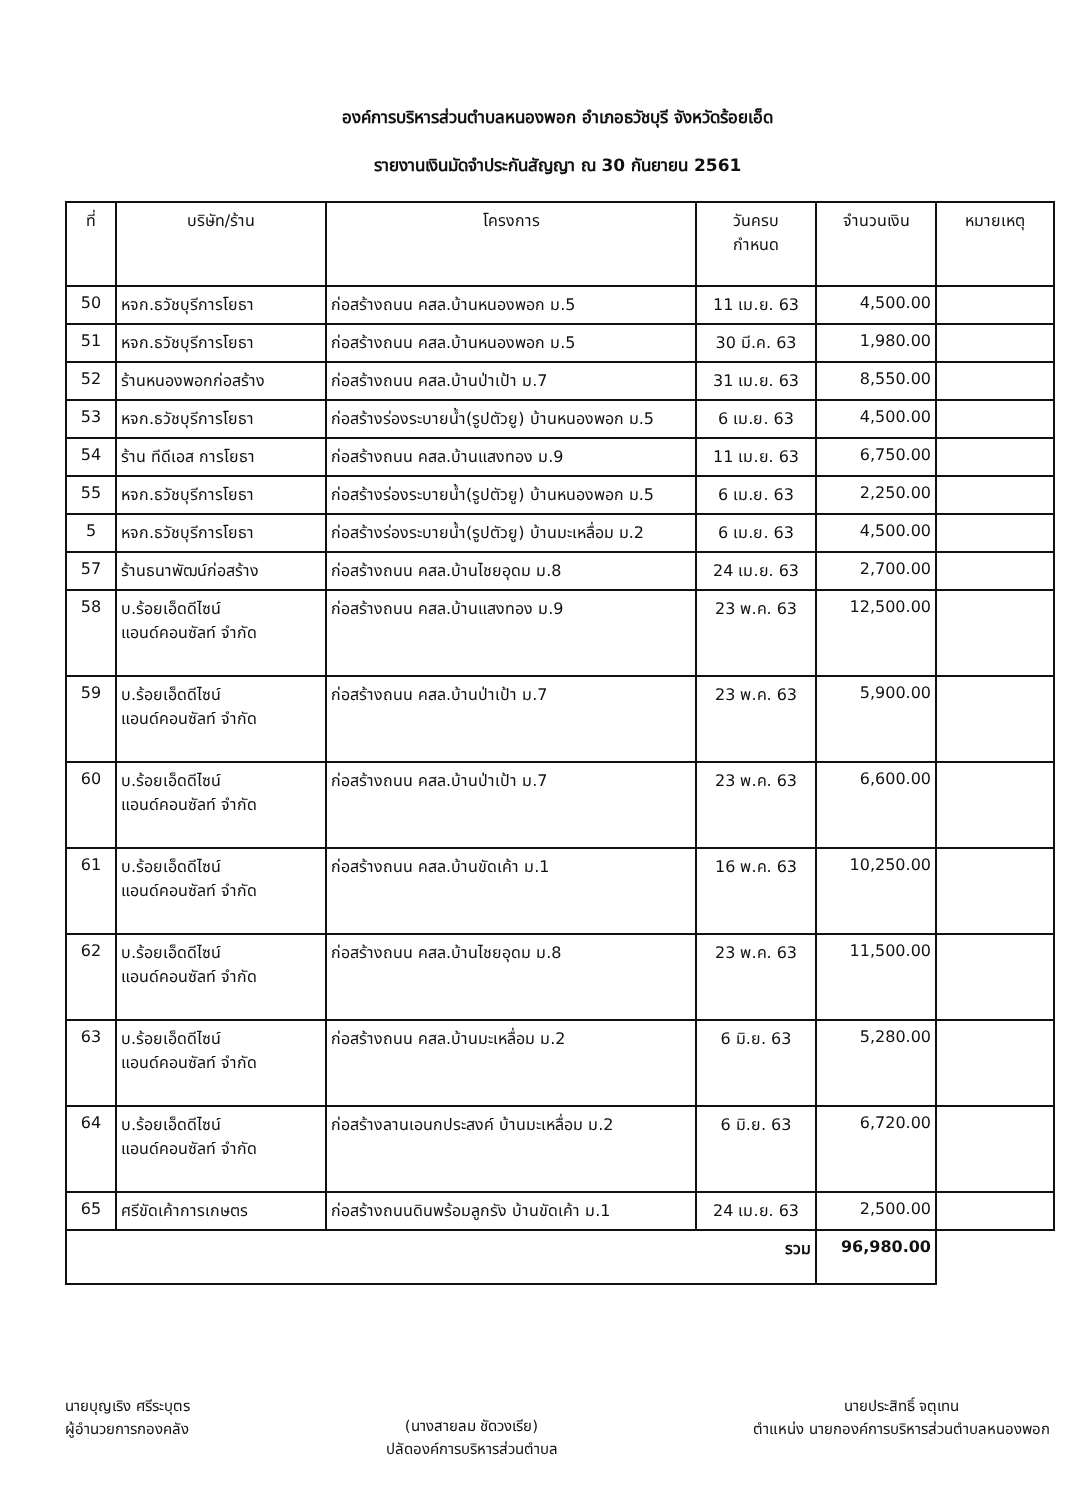องค์การบริหารส่วนตำบลหนองพอก อำเภอธวัชบุรี จังหวัดร้อยเอ็ด
รายงานเงินมัดจำประกันสัญญา ณ 30 กันยายน 2561
| ที่ | บริษัท/ร้าน | โครงการ | วันครบ กำหนด | จำนวนเงิน | หมายเหตุ |
| --- | --- | --- | --- | --- | --- |
| 50 | หจก.ธวัชบุรีการโยธา | ก่อสร้างถนน คสล.บ้านหนองพอก ม.5 | 11 เม.ย. 63 | 4,500.00 | |
| 51 | หจก.ธวัชบุรีการโยธา | ก่อสร้างถนน คสล.บ้านหนองพอก ม.5 | 30 มี.ค. 63 | 1,980.00 | |
| 52 | ร้านหนองพอกก่อสร้าง | ก่อสร้างถนน คสล.บ้านป่าเป้า ม.7 | 31 เม.ย. 63 | 8,550.00 | |
| 53 | หจก.ธวัชบุรีการโยธา | ก่อสร้างร่องระบายน้ำ(รูปตัวยู) บ้านหนองพอก ม.5 | 6 เม.ย. 63 | 4,500.00 | |
| 54 | ร้าน ทีดีเอส การโยธา | ก่อสร้างถนน คสล.บ้านแสงทอง ม.9 | 11 เม.ย. 63 | 6,750.00 | |
| 55 | หจก.ธวัชบุรีการโยธา | ก่อสร้างร่องระบายน้ำ(รูปตัวยู) บ้านหนองพอก ม.5 | 6 เม.ย. 63 | 2,250.00 | |
| 5 | หจก.ธวัชบุรีการโยธา | ก่อสร้างร่องระบายน้ำ(รูปตัวยู) บ้านมะเหลื่อม ม.2 | 6 เม.ย. 63 | 4,500.00 | |
| 57 | ร้านธนาพัฒน์ก่อสร้าง | ก่อสร้างถนน คสล.บ้านไชยอุดม ม.8 | 24 เม.ย. 63 | 2,700.00 | |
| 58 | บ.ร้อยเอ็ดดีไซน์ แอนด์คอนซัลท์ จำกัด | ก่อสร้างถนน คสล.บ้านแสงทอง ม.9 | 23 พ.ค. 63 | 12,500.00 | |
| 59 | บ.ร้อยเอ็ดดีไซน์ แอนด์คอนซัลท์ จำกัด | ก่อสร้างถนน คสล.บ้านป่าเป้า ม.7 | 23 พ.ค. 63 | 5,900.00 | |
| 60 | บ.ร้อยเอ็ดดีไซน์ แอนด์คอนซัลท์ จำกัด | ก่อสร้างถนน คสล.บ้านป่าเป้า ม.7 | 23 พ.ค. 63 | 6,600.00 | |
| 61 | บ.ร้อยเอ็ดดีไซน์ แอนด์คอนซัลท์ จำกัด | ก่อสร้างถนน คสล.บ้านขัดเค้า ม.1 | 16 พ.ค. 63 | 10,250.00 | |
| 62 | บ.ร้อยเอ็ดดีไซน์ แอนด์คอนซัลท์ จำกัด | ก่อสร้างถนน คสล.บ้านไชยอุดม ม.8 | 23 พ.ค. 63 | 11,500.00 | |
| 63 | บ.ร้อยเอ็ดดีไซน์ แอนด์คอนซัลท์ จำกัด | ก่อสร้างถนน คสล.บ้านมะเหลื่อม ม.2 | 6 มิ.ย. 63 | 5,280.00 | |
| 64 | บ.ร้อยเอ็ดดีไซน์ แอนด์คอนซัลท์ จำกัด | ก่อสร้างลานเอนกประสงค์ บ้านมะเหลื่อม ม.2 | 6 มิ.ย. 63 | 6,720.00 | |
| 65 | ศรีขัดเค้าการเกษตร | ก่อสร้างถนนดินพร้อมลูกรัง บ้านขัดเค้า ม.1 | 24 เม.ย. 63 | 2,500.00 | |
| รวม | | | | 96,980.00 | |
นายบุญเริง ศรีระบุตร
ผู้อำนวยการกองคลัง
(นางสายลม ชัดวงเรีย)
ปลัดองค์การบริหารส่วนตำบล
นายประสิทธิ์ จตุเทน
ตำแหน่ง นายกองค์การบริหารส่วนตำบลหนองพอก